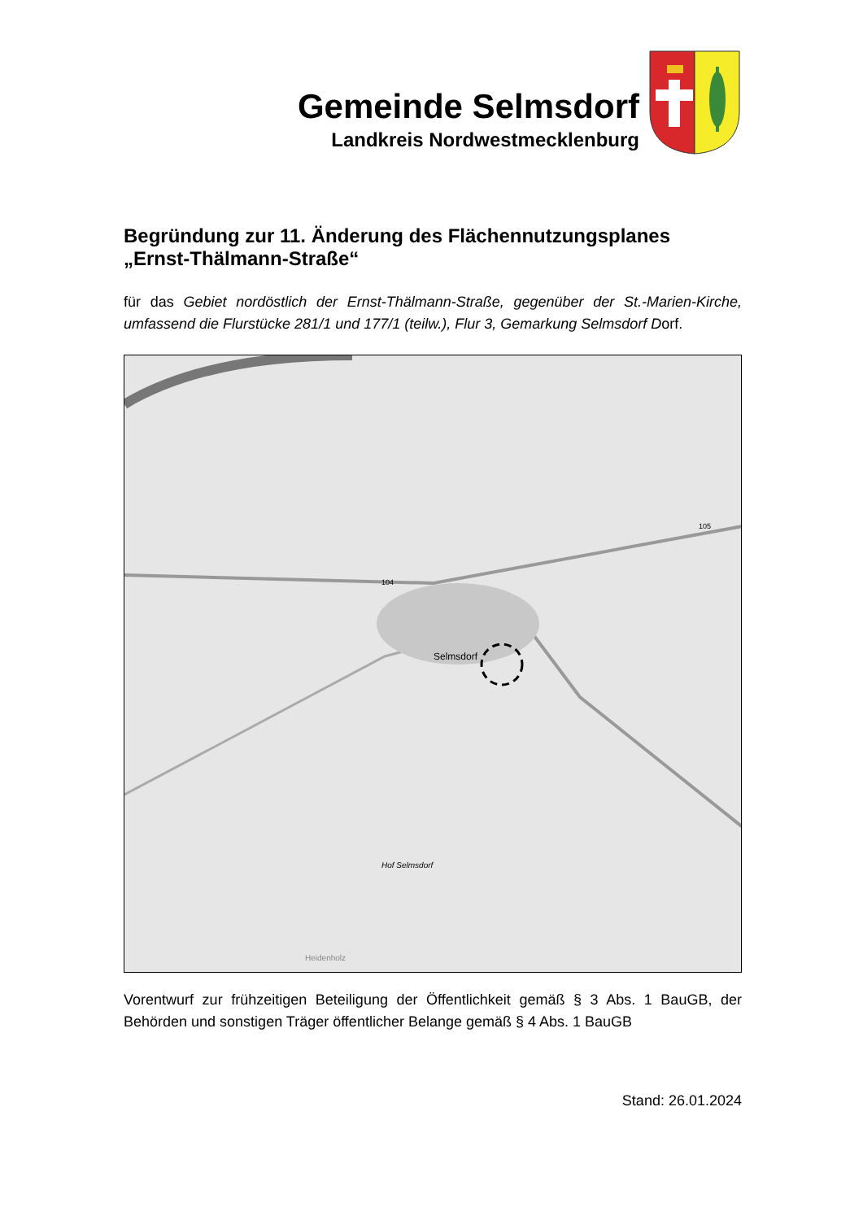Gemeinde Selmsdorf
Landkreis Nordwestmecklenburg
Begründung zur 11. Änderung des Flächennutzungsplanes „Ernst-Thälmann-Straße“
für das Gebiet nordöstlich der Ernst-Thälmann-Straße, gegenüber der St.-Marien-Kirche, umfassend die Flurstücke 281/1 und 177/1 (teilw.), Flur 3, Gemarkung Selmsdorf Dorf.
Selmsdorf
104
105
Hof Selmsdorf
Heidenholz
Vorentwurf zur frühzeitigen Beteiligung der Öffentlichkeit gemäß § 3 Abs. 1 BauGB, der Behörden und sonstigen Träger öffentlicher Belange gemäß § 4 Abs. 1 BauGB
Stand: 26.01.2024